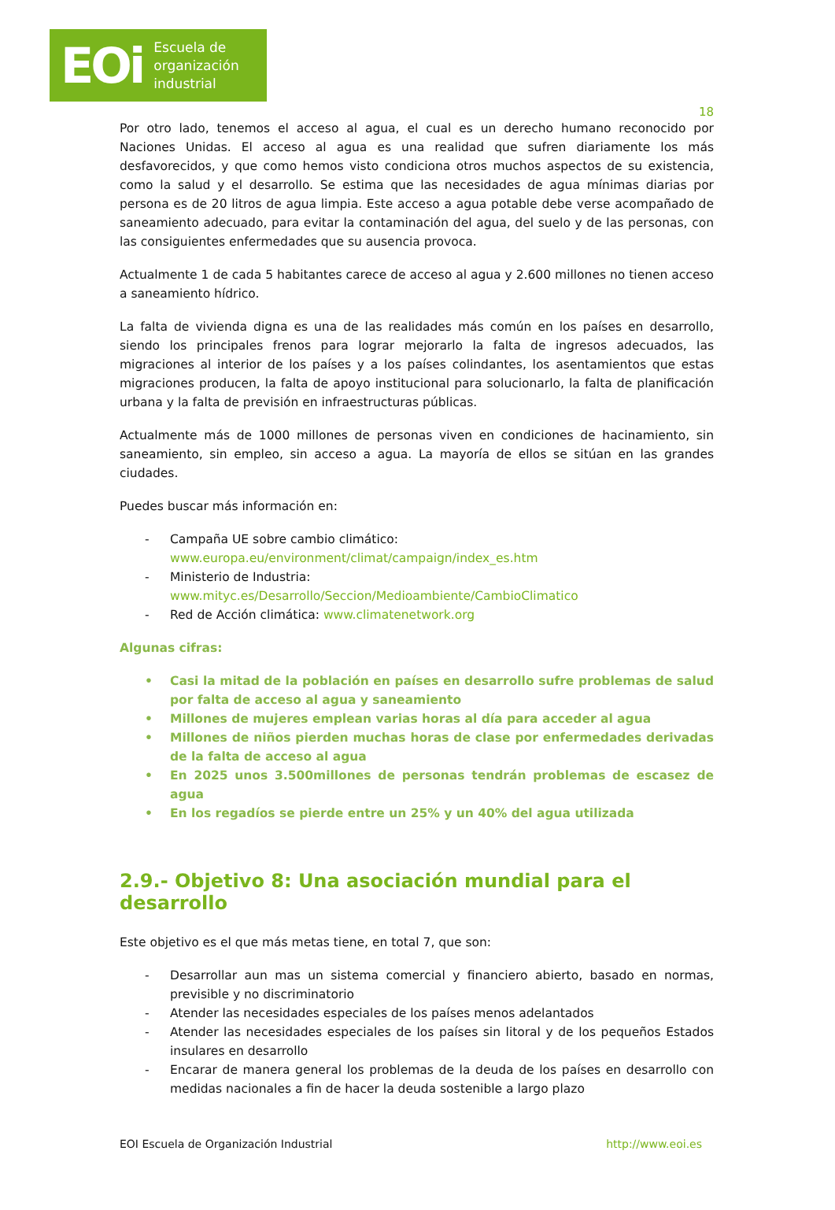EOi Escuela de
organización
industrial
18
Por otro lado, tenemos el acceso al agua, el cual es un derecho humano reconocido por Naciones Unidas. El acceso al agua es una realidad que sufren diariamente los más desfavorecidos, y que como hemos visto condiciona otros muchos aspectos de su existencia, como la salud y el desarrollo. Se estima que las necesidades de agua mínimas diarias por persona es de 20 litros de agua limpia. Este acceso a agua potable debe verse acompañado de saneamiento adecuado, para evitar la contaminación del agua, del suelo y de las personas, con las consiguientes enfermedades que su ausencia provoca.
Actualmente 1 de cada 5 habitantes carece de acceso al agua y 2.600 millones no tienen acceso a saneamiento hídrico.
La falta de vivienda digna es una de las realidades más común en los países en desarrollo, siendo los principales frenos para lograr mejorarlo la falta de ingresos adecuados, las migraciones al interior de los países y a los países colindantes, los asentamientos que estas migraciones producen, la falta de apoyo institucional para solucionarlo, la falta de planificación urbana y la falta de previsión en infraestructuras públicas.
Actualmente más de 1000 millones de personas viven en condiciones de hacinamiento, sin saneamiento, sin empleo, sin acceso a agua. La mayoría de ellos se sitúan en las grandes ciudades.
Puedes buscar más información en:
- Campaña UE sobre cambio climático:
www.europa.eu/environment/climat/campaign/index_es.htm
- Ministerio de Industria:
www.mityc.es/Desarrollo/Seccion/Medioambiente/CambioClimatico
- Red de Acción climática: www.climatenetwork.org
Algunas cifras:
• Casi la mitad de la población en países en desarrollo sufre problemas de salud por falta de acceso al agua y saneamiento
• Millones de mujeres emplean varias horas al día para acceder al agua
• Millones de niños pierden muchas horas de clase por enfermedades derivadas de la falta de acceso al agua
• En 2025 unos 3.500millones de personas tendrán problemas de escasez de agua
• En los regadíos se pierde entre un 25% y un 40% del agua utilizada
2.9.- Objetivo 8: Una asociación mundial para el desarrollo
Este objetivo es el que más metas tiene, en total 7, que son:
- Desarrollar aun mas un sistema comercial y financiero abierto, basado en normas, previsible y no discriminatorio
- Atender las necesidades especiales de los países menos adelantados
- Atender las necesidades especiales de los países sin litoral y de los pequeños Estados insulares en desarrollo
- Encarar de manera general los problemas de la deuda de los países en desarrollo con medidas nacionales a fin de hacer la deuda sostenible a largo plazo
EOI Escuela de Organización Industrial http://www.eoi.es